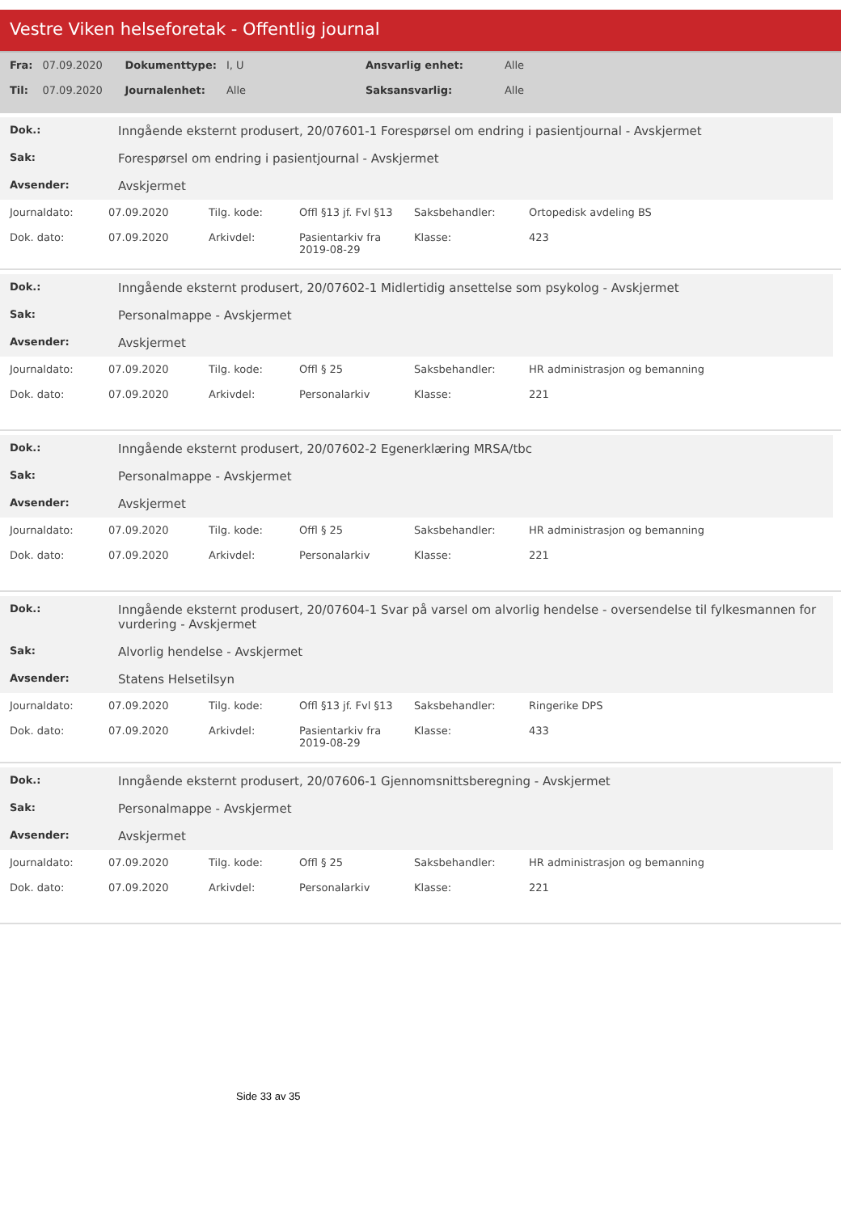Vestre Viken helseforetak - Offentlig journal
| Fra: | 07.09.2020 | Dokumenttype: | I, U | Ansvarlig enhet: | Alle |
| Til: | 07.09.2020 | Journalenhet: | Alle | Saksansvarlig: | Alle |
| Dok.: | Inngående eksternt produsert, 20/07601-1 Forespørsel om endring i pasientjournal - Avskjermet |
| Sak: | Forespørsel om endring i pasientjournal - Avskjermet |
| Avsender: | Avskjermet |
| Journaldato: | 07.09.2020 | Tilg. kode: | Offl §13 jf. Fvl §13 | Saksbehandler: | Ortopedisk avdeling BS |
| Dok. dato: | 07.09.2020 | Arkivdel: | Pasientarkiv fra 2019-08-29 | Klasse: | 423 |
| Dok.: | Inngående eksternt produsert, 20/07602-1 Midlertidig ansettelse som psykolog - Avskjermet |
| Sak: | Personalmappe - Avskjermet |
| Avsender: | Avskjermet |
| Journaldato: | 07.09.2020 | Tilg. kode: | Offl § 25 | Saksbehandler: | HR administrasjon og bemanning |
| Dok. dato: | 07.09.2020 | Arkivdel: | Personalarkiv | Klasse: | 221 |
| Dok.: | Inngående eksternt produsert, 20/07602-2 Egenerklæring MRSA/tbc |
| Sak: | Personalmappe - Avskjermet |
| Avsender: | Avskjermet |
| Journaldato: | 07.09.2020 | Tilg. kode: | Offl § 25 | Saksbehandler: | HR administrasjon og bemanning |
| Dok. dato: | 07.09.2020 | Arkivdel: | Personalarkiv | Klasse: | 221 |
| Dok.: | Inngående eksternt produsert, 20/07604-1 Svar på varsel om alvorlig hendelse - oversendelse til fylkesmannen for vurdering - Avskjermet |
| Sak: | Alvorlig hendelse - Avskjermet |
| Avsender: | Statens Helsetilsyn |
| Journaldato: | 07.09.2020 | Tilg. kode: | Offl §13 jf. Fvl §13 | Saksbehandler: | Ringerike DPS |
| Dok. dato: | 07.09.2020 | Arkivdel: | Pasientarkiv fra 2019-08-29 | Klasse: | 433 |
| Dok.: | Inngående eksternt produsert, 20/07606-1 Gjennomsnittsberegning - Avskjermet |
| Sak: | Personalmappe - Avskjermet |
| Avsender: | Avskjermet |
| Journaldato: | 07.09.2020 | Tilg. kode: | Offl § 25 | Saksbehandler: | HR administrasjon og bemanning |
| Dok. dato: | 07.09.2020 | Arkivdel: | Personalarkiv | Klasse: | 221 |
Side 33 av 35